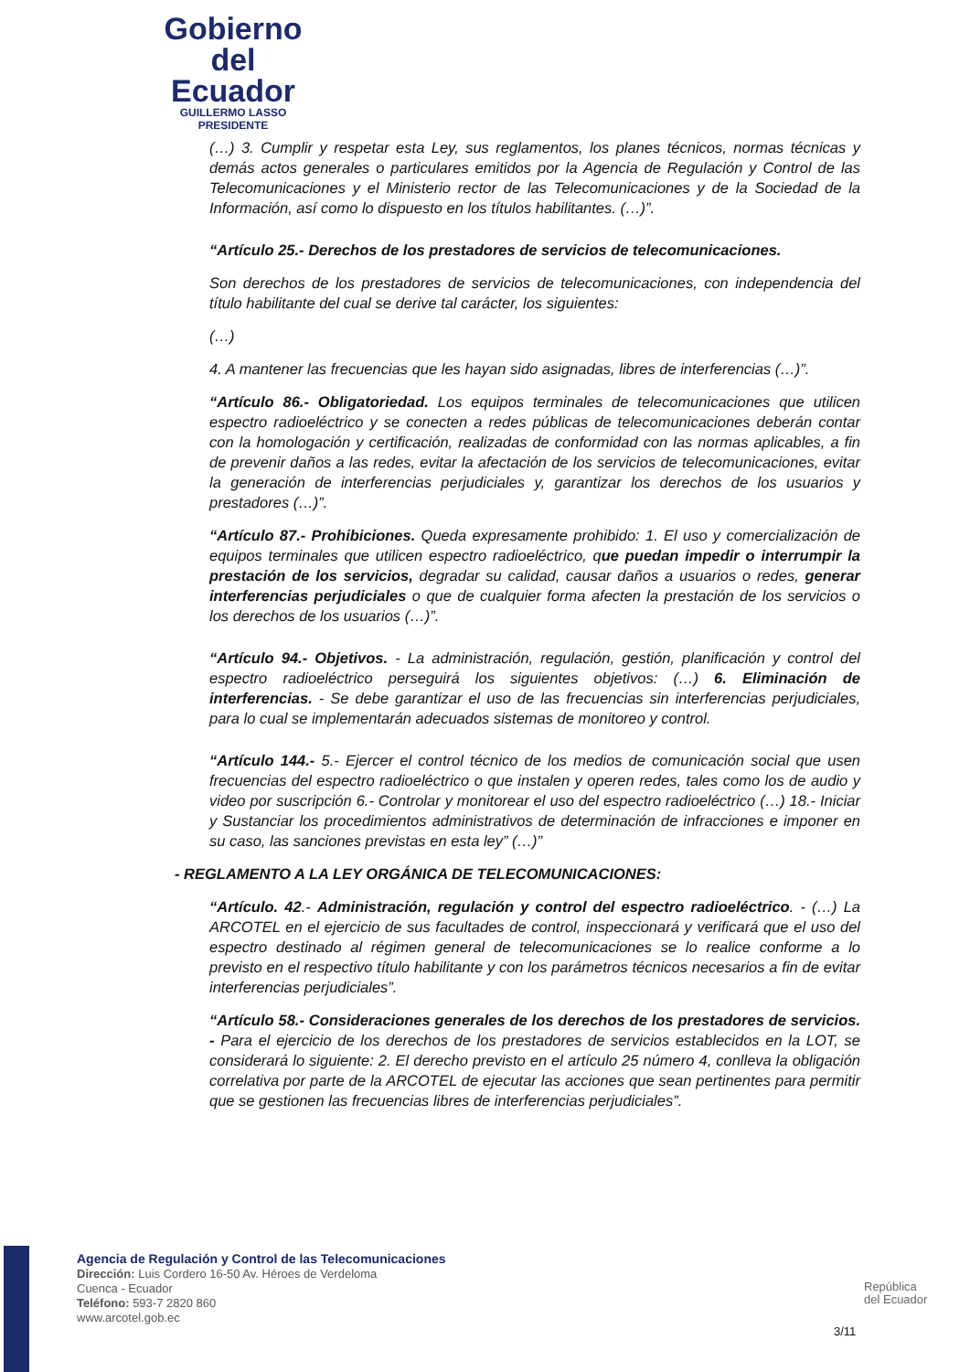Gobierno
del Ecuador
GUILLERMO LASSO
PRESIDENTE
(…) 3. Cumplir y respetar esta Ley, sus reglamentos, los planes técnicos, normas técnicas y demás actos generales o particulares emitidos por la Agencia de Regulación y Control de las Telecomunicaciones y el Ministerio rector de las Telecomunicaciones y de la Sociedad de la Información, así como lo dispuesto en los títulos habilitantes. (…)”.
“Artículo 25.- Derechos de los prestadores de servicios de telecomunicaciones.
Son derechos de los prestadores de servicios de telecomunicaciones, con independencia del título habilitante del cual se derive tal carácter, los siguientes:
(…)
4. A mantener las frecuencias que les hayan sido asignadas, libres de interferencias (…)”.
“Artículo 86.- Obligatoriedad. Los equipos terminales de telecomunicaciones que utilicen espectro radioeléctrico y se conecten a redes públicas de telecomunicaciones deberán contar con la homologación y certificación, realizadas de conformidad con las normas aplicables, a fin de prevenir daños a las redes, evitar la afectación de los servicios de telecomunicaciones, evitar la generación de interferencias perjudiciales y, garantizar los derechos de los usuarios y prestadores (…)”.
“Artículo 87.- Prohibiciones. Queda expresamente prohibido: 1. El uso y comercialización de equipos terminales que utilicen espectro radioeléctrico, que puedan impedir o interrumpir la prestación de los servicios, degradar su calidad, causar daños a usuarios o redes, generar interferencias perjudiciales o que de cualquier forma afecten la prestación de los servicios o los derechos de los usuarios (…)”.
“Artículo 94.- Objetivos. - La administración, regulación, gestión, planificación y control del espectro radioeléctrico perseguirá los siguientes objetivos: (…) 6. Eliminación de interferencias. - Se debe garantizar el uso de las frecuencias sin interferencias perjudiciales, para lo cual se implementarán adecuados sistemas de monitoreo y control.
“Artículo 144.- 5.- Ejercer el control técnico de los medios de comunicación social que usen frecuencias del espectro radioeléctrico o que instalen y operen redes, tales como los de audio y video por suscripción 6.- Controlar y monitorear el uso del espectro radioeléctrico (…) 18.- Iniciar y Sustanciar los procedimientos administrativos de determinación de infracciones e imponer en su caso, las sanciones previstas en esta ley” (…)”
- REGLAMENTO A LA LEY ORGÁNICA DE TELECOMUNICACIONES:
“Artículo. 42.- Administración, regulación y control del espectro radioeléctrico. - (…) La ARCOTEL en el ejercicio de sus facultades de control, inspeccionará y verificará que el uso del espectro destinado al régimen general de telecomunicaciones se lo realice conforme a lo previsto en el respectivo título habilitante y con los parámetros técnicos necesarios a fin de evitar interferencias perjudiciales”.
“Artículo 58.- Consideraciones generales de los derechos de los prestadores de servicios. - Para el ejercicio de los derechos de los prestadores de servicios establecidos en la LOT, se considerará lo siguiente: 2. El derecho previsto en el artículo 25 número 4, conlleva la obligación correlativa por parte de la ARCOTEL de ejecutar las acciones que sean pertinentes para permitir que se gestionen las frecuencias libres de interferencias perjudiciales”.
Agencia de Regulación y Control de las Telecomunicaciones
Dirección: Luis Cordero 16-50 Av. Héroes de Verdeloma
Cuenca - Ecuador
Teléfono: 593-7 2820 860
www.arcotel.gob.ec
República
del Ecuador
3/11